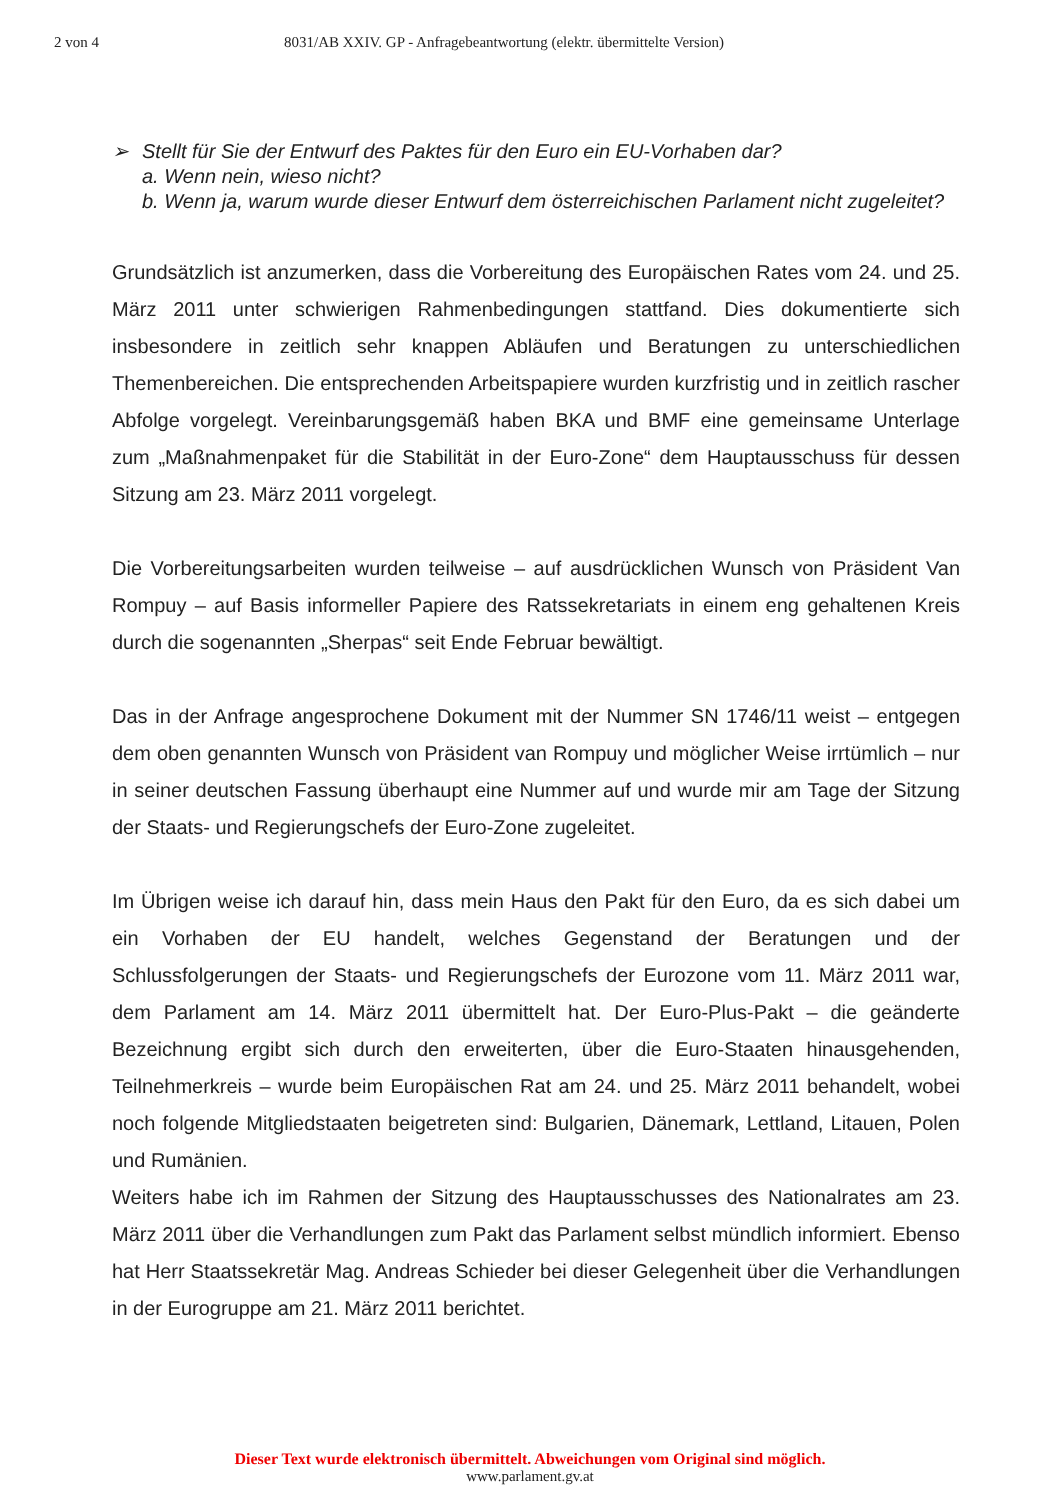2 von 4 8031/AB XXIV. GP - Anfragebeantwortung (elektr. übermittelte Version)
➢ Stellt für Sie der Entwurf des Paktes für den Euro ein EU-Vorhaben dar?
a. Wenn nein, wieso nicht?
b. Wenn ja, warum wurde dieser Entwurf dem österreichischen Parlament nicht zugeleitet?
Grundsätzlich ist anzumerken, dass die Vorbereitung des Europäischen Rates vom 24. und 25. März 2011 unter schwierigen Rahmenbedingungen stattfand. Dies dokumentierte sich insbesondere in zeitlich sehr knappen Abläufen und Beratungen zu unterschiedlichen Themenbereichen. Die entsprechenden Arbeitspapiere wurden kurzfristig und in zeitlich rascher Abfolge vorgelegt. Vereinbarungsgemäß haben BKA und BMF eine gemeinsame Unterlage zum „Maßnahmenpaket für die Stabilität in der Euro-Zone“ dem Hauptausschuss für dessen Sitzung am 23. März 2011 vorgelegt.
Die Vorbereitungsarbeiten wurden teilweise – auf ausdrücklichen Wunsch von Präsident Van Rompuy – auf Basis informeller Papiere des Ratssekretariats in einem eng gehaltenen Kreis durch die sogenannten „Sherpas“ seit Ende Februar bewältigt.
Das in der Anfrage angesprochene Dokument mit der Nummer SN 1746/11 weist – entgegen dem oben genannten Wunsch von Präsident van Rompuy und möglicher Weise irrtümlich – nur in seiner deutschen Fassung überhaupt eine Nummer auf und wurde mir am Tage der Sitzung der Staats- und Regierungschefs der Euro-Zone zugeleitet.
Im Übrigen weise ich darauf hin, dass mein Haus den Pakt für den Euro, da es sich dabei um ein Vorhaben der EU handelt, welches Gegenstand der Beratungen und der Schlussfolgerungen der Staats- und Regierungschefs der Eurozone vom 11. März 2011 war, dem Parlament am 14. März 2011 übermittelt hat. Der Euro-Plus-Pakt – die geänderte Bezeichnung ergibt sich durch den erweiterten, über die Euro-Staaten hinausgehenden, Teilnehmerkreis – wurde beim Europäischen Rat am 24. und 25. März 2011 behandelt, wobei noch folgende Mitgliedstaaten beigetreten sind: Bulgarien, Dänemark, Lettland, Litauen, Polen und Rumänien.
Weiters habe ich im Rahmen der Sitzung des Hauptausschusses des Nationalrates am 23. März 2011 über die Verhandlungen zum Pakt das Parlament selbst mündlich informiert. Ebenso hat Herr Staatssekretär Mag. Andreas Schieder bei dieser Gelegenheit über die Verhandlungen in der Eurogruppe am 21. März 2011 berichtet.
Dieser Text wurde elektronisch übermittelt. Abweichungen vom Original sind möglich.
www.parlament.gv.at